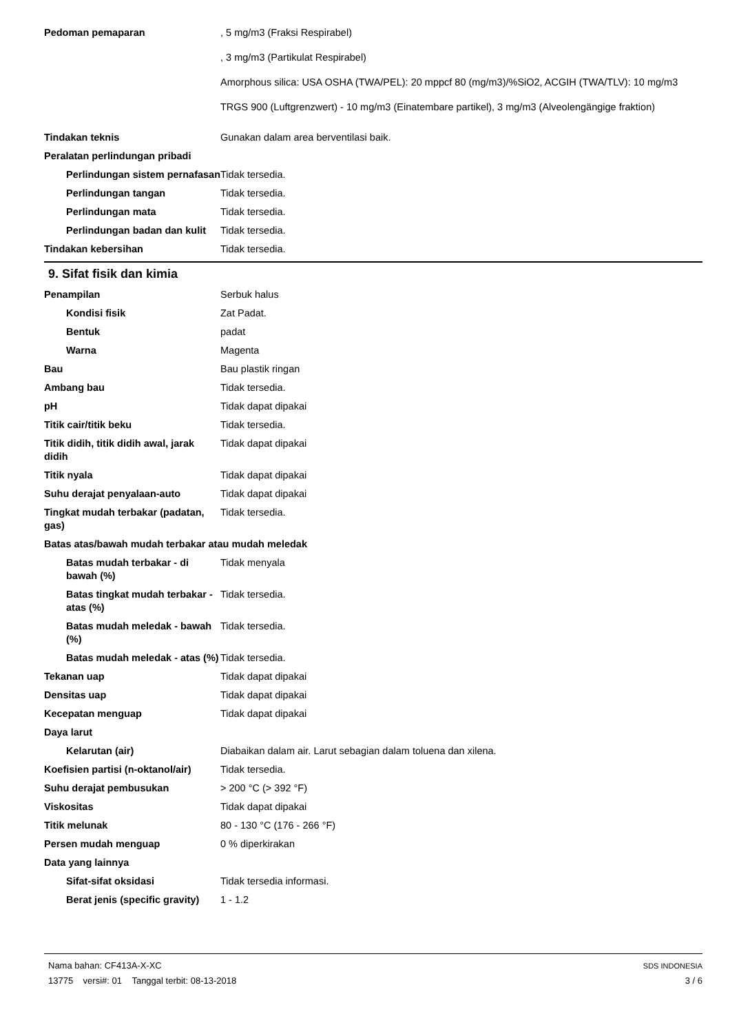Pedoman pemaparan , 5 mg/m3 (Fraksi Respirabel)
, 3 mg/m3 (Partikulat Respirabel)
Amorphous silica: USA OSHA (TWA/PEL): 20 mppcf 80 (mg/m3)/%SiO2, ACGIH (TWA/TLV): 10 mg/m3
TRGS 900 (Luftgrenzwert) - 10 mg/m3 (Einatembare partikel), 3 mg/m3 (Alveolengängige fraktion)
Tindakan teknis Gunakan dalam area berventilasi baik.
Peralatan perlindungan pribadi
Perlindungan sistem pernafasan
Tidak tersedia.
Perlindungan tangan Tidak tersedia.
Perlindungan mata Tidak tersedia.
Perlindungan badan dan kulit
Tidak tersedia.
Tindakan kebersihan Tidak tersedia.
9. Sifat fisik dan kimia
Penampilan Serbuk halus
Kondisi fisik Zat Padat.
Bentuk padat
Warna Magenta
Bau Bau plastik ringan
Ambang bau Tidak tersedia.
pH Tidak dapat dipakai
Titik cair/titik beku Tidak tersedia.
Titik didih, titik didih awal, jarak didih
Tidak dapat dipakai
Titik nyala Tidak dapat dipakai
Suhu derajat penyalaan-auto Tidak dapat dipakai
Tingkat mudah terbakar (padatan, gas)
Tidak tersedia.
Batas atas/bawah mudah terbakar atau mudah meledak
Batas mudah terbakar - di bawah (%)
Tidak menyala
Batas tingkat mudah terbakar - atas (%)
Tidak tersedia.
Batas mudah meledak - bawah (%)
Tidak tersedia.
Batas mudah meledak - atas (%)
Tidak tersedia.
Tekanan uap Tidak dapat dipakai
Densitas uap Tidak dapat dipakai
Kecepatan menguap Tidak dapat dipakai
Daya larut
Kelarutan (air) Diabaikan dalam air. Larut sebagian dalam toluena dan xilena.
Koefisien partisi (n-oktanol/air)
Tidak tersedia.
Suhu derajat pembusukan > 200 °C (> 392 °F)
Viskositas Tidak dapat dipakai
Titik melunak 80 - 130 °C (176 - 266 °F)
Persen mudah menguap 0 % diperkirakan
Data yang lainnya
Sifat-sifat oksidasi Tidak tersedia informasi.
Berat jenis (specific gravity)
1 - 1.2
Nama bahan: CF413A-X-XC
13775 versi#: 01 Tanggal terbit: 08-13-2018
SDS INDONESIA
3 / 6